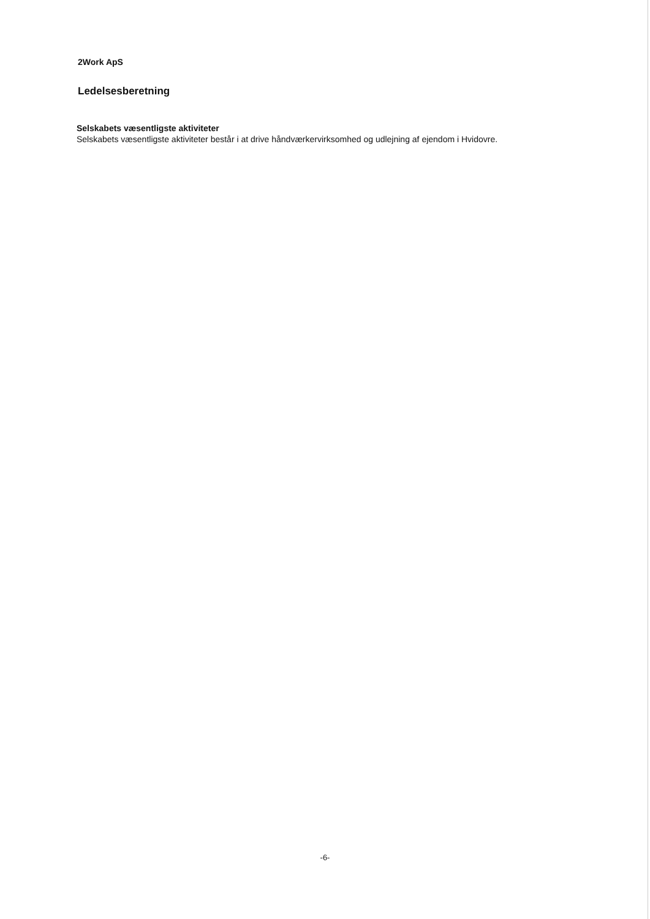2Work ApS
Ledelsesberetning
Selskabets væsentligste aktiviteter
Selskabets væsentligste aktiviteter består i at drive håndværkervirksomhed og udlejning af ejendom i Hvidovre.
-6-